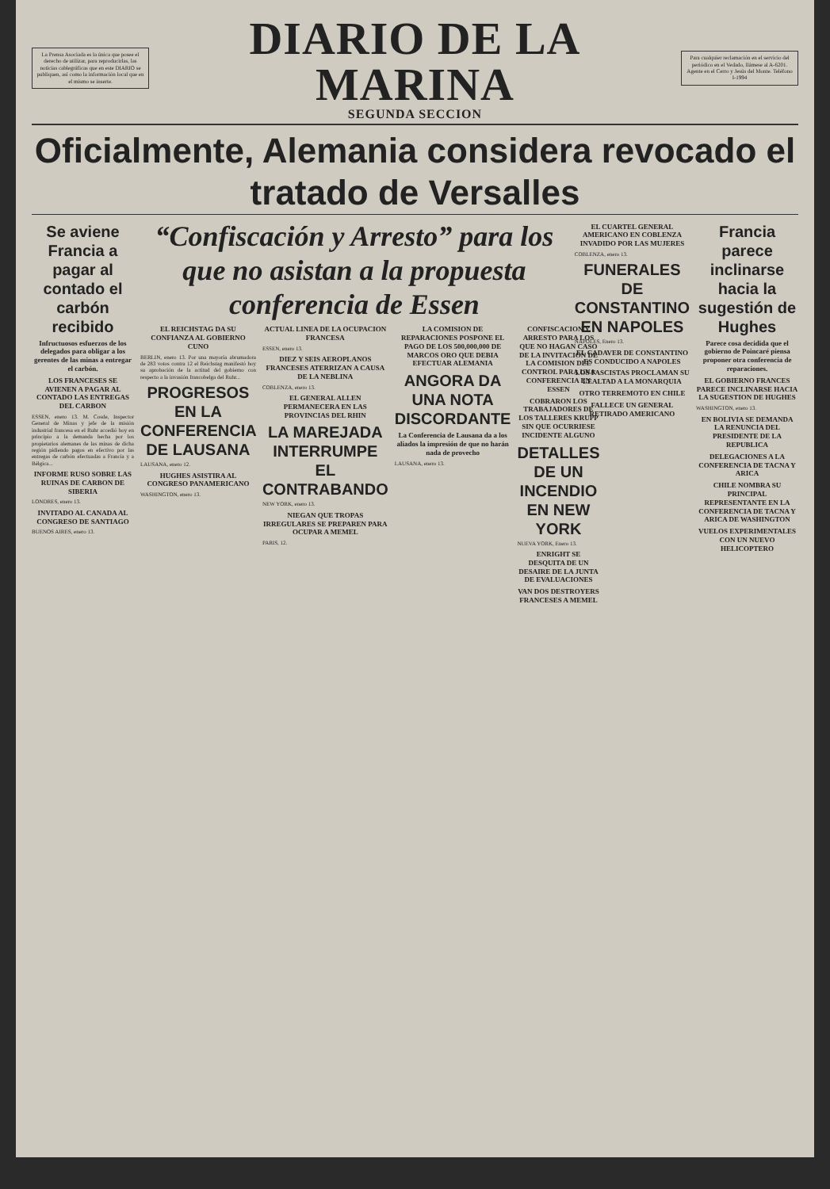La Prensa Asociada es la única que posee el derecho de utilizar, para reproducirlas, las noticias cablegráficas que en este DIARIO se publiquen, así como la información local que en el mismo se inserte.
DIARIO DE LA MARINA
SEGUNDA SECCION
Para cualquier reclamación en el servicio del periódico en el Vedado, llámese al A-6201. Agente en el Cerro y Jesús del Monte. Teléfono I-1994
Oficialmente, Alemania considera revocado el tratado de Versalles
Se aviene Francia a pagar al contado el carbón recibido
Infructuosos esfuerzos de los delegados para obligar a los gerentes de las minas a entregar el carbón.
LOS FRANCESES SE AVIENEN A PAGAR AL CONTADO LAS ENTREGAS DEL CARBON
ESSEN, enero 13. M. Cosde, Inspector General de Minas y jefe de la misión industrial francesa en el Ruhr accedió hoy en principio a la demanda hecha por los propietarios alemanes de las minas de dicha región pidiendo pagos en efectivo por las entregas de carbón efectuadas a Francia y a Bélgica...
INFORME RUSO SOBRE LAS RUINAS DE CARBON DE SIBERIA
LONDRES, enero 13.
INVITADO AL CANADA AL CONGRESO DE SANTIAGO
BUENOS AIRES, enero 13.
“Confiscación y Arresto” para los que no asistan a la propuesta conferencia de Essen
EL REICHSTAG DA SU CONFIANZA AL GOBIERNO CUNO
BERLIN, enero 13. Por una mayoría abrumadora de 283 votos contra 12 el Reichstag manifestó hoy su aprobación de la actitud del gobierno con respecto a la invasión francobelga del Ruhr...
PROGRESOS EN LA CONFERENCIA DE LAUSANA
LAUSANA, enero 12.
HUGHES ASISTIRA AL CONGRESO PANAMERICANO
WASHINGTON, enero 13.
ACTUAL LINEA DE LA OCUPACION FRANCESA
ESSEN, enero 13.
DIEZ Y SEIS AEROPLANOS FRANCESES ATERRIZAN A CAUSA DE LA NEBLINA
COBLENZA, enero 13.
EL GENERAL ALLEN PERMANECERA EN LAS PROVINCIAS DEL RHIN
LA MAREJADA INTERRUMPE EL CONTRABANDO
NEW YORK, enero 13.
NIEGAN QUE TROPAS IRREGULARES SE PREPAREN PARA OCUPAR A MEMEL
PARIS, 12.
LA COMISION DE REPARACIONES POSPONE EL PAGO DE LOS 500,000,000 DE MARCOS ORO QUE DEBIA EFECTUAR ALEMANIA
ANGORA DA UNA NOTA DISCORDANTE
La Conferencia de Lausana da a los aliados la impresión de que no harán nada de provecho
LAUSANA, enero 13.
CONFISCACION Y ARRESTO PARA LOS QUE NO HAGAN CASO DE LA INVITACION DE LA COMISION DEL CONTROL PARA UNA CONFERENCIA EN ESSEN
COBRARON LOS TRABAJADORES DE LOS TALLERES KRUPP SIN QUE OCURRIESE INCIDENTE ALGUNO
DETALLES DE UN INCENDIO EN NEW YORK
NUEVA YORK, Enero 13.
ENRIGHT SE DESQUITA DE UN DESAIRE DE LA JUNTA DE EVALUACIONES
VAN DOS DESTROYERS FRANCESES A MEMEL
EL CUARTEL GENERAL AMERICANO EN COBLENZA INVADIDO POR LAS MUJERES
COBLENZA, enero 13.
FUNERALES DE CONSTANTINO EN NAPOLES
NAPOLES, Enero 13.
EL CADAVER DE CONSTANTINO ES CONDUCIDO A NAPOLES
LOS FASCISTAS PROCLAMAN SU LEALTAD A LA MONARQUIA
OTRO TERREMOTO EN CHILE
FALLECE UN GENERAL RETIRADO AMERICANO
Francia parece inclinarse hacia la sugestión de Hughes
Parece cosa decidida que el gobierno de Poincaré piensa proponer otra conferencia de reparaciones.
EL GOBIERNO FRANCES PARECE INCLINARSE HACIA LA SUGESTION DE HUGHES
WASHINGTON, enero 13.
EN BOLIVIA SE DEMANDA LA RENUNCIA DEL PRESIDENTE DE LA REPUBLICA
DELEGACIONES A LA CONFERENCIA DE TACNA Y ARICA
CHILE NOMBRA SU PRINCIPAL REPRESENTANTE EN LA CONFERENCIA DE TACNA Y ARICA DE WASHINGTON
VUELOS EXPERIMENTALES CON UN NUEVO HELICOPTERO